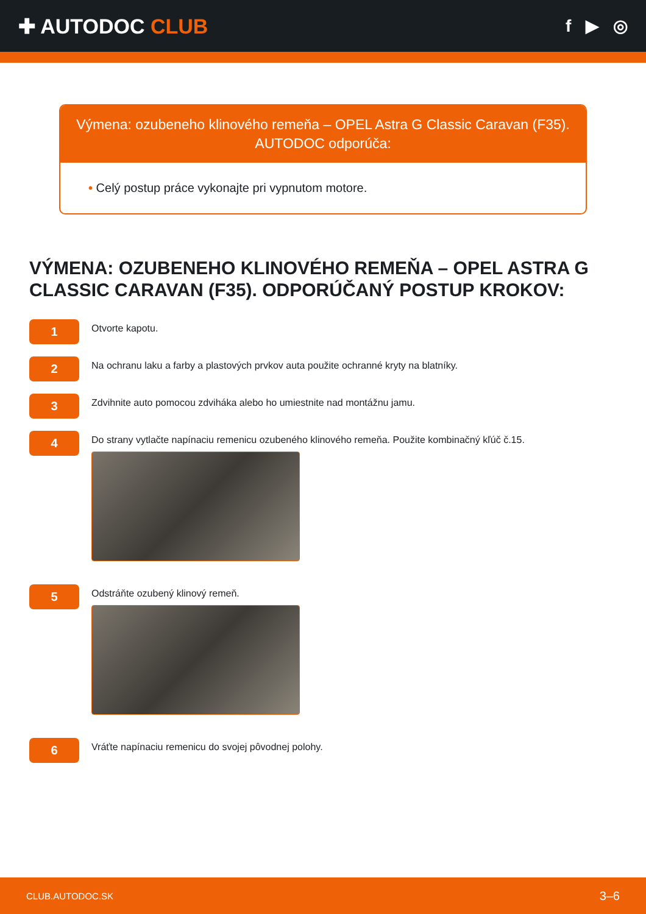✚ AUTODOC CLUB
f ▶ ◎
Výmena: ozubeneho klinového remeňa – OPEL Astra G Classic Caravan (F35). AUTODOC odporúča:
• Celý postup práce vykonajte pri vypnutom motore.
VÝMENA: OZUBENEHO KLINOVÉHO REMEŇA – OPEL ASTRA G CLASSIC CARAVAN (F35). ODPORÚČANÝ POSTUP KROKOV:
1
Otvorte kapotu.
2
Na ochranu laku a farby a plastových prvkov auta použite ochranné kryty na blatníky.
3
Zdvihnite auto pomocou zdviháka alebo ho umiestnite nad montážnu jamu.
4
Do strany vytlačte napínaciu remenicu ozubeného klinového remeňa. Použite kombinačný kľúč č.15.
5
Odstráňte ozubený klinový remeň.
6
Vráťte napínaciu remenicu do svojej pôvodnej polohy.
CLUB.AUTODOC.SK 3–6